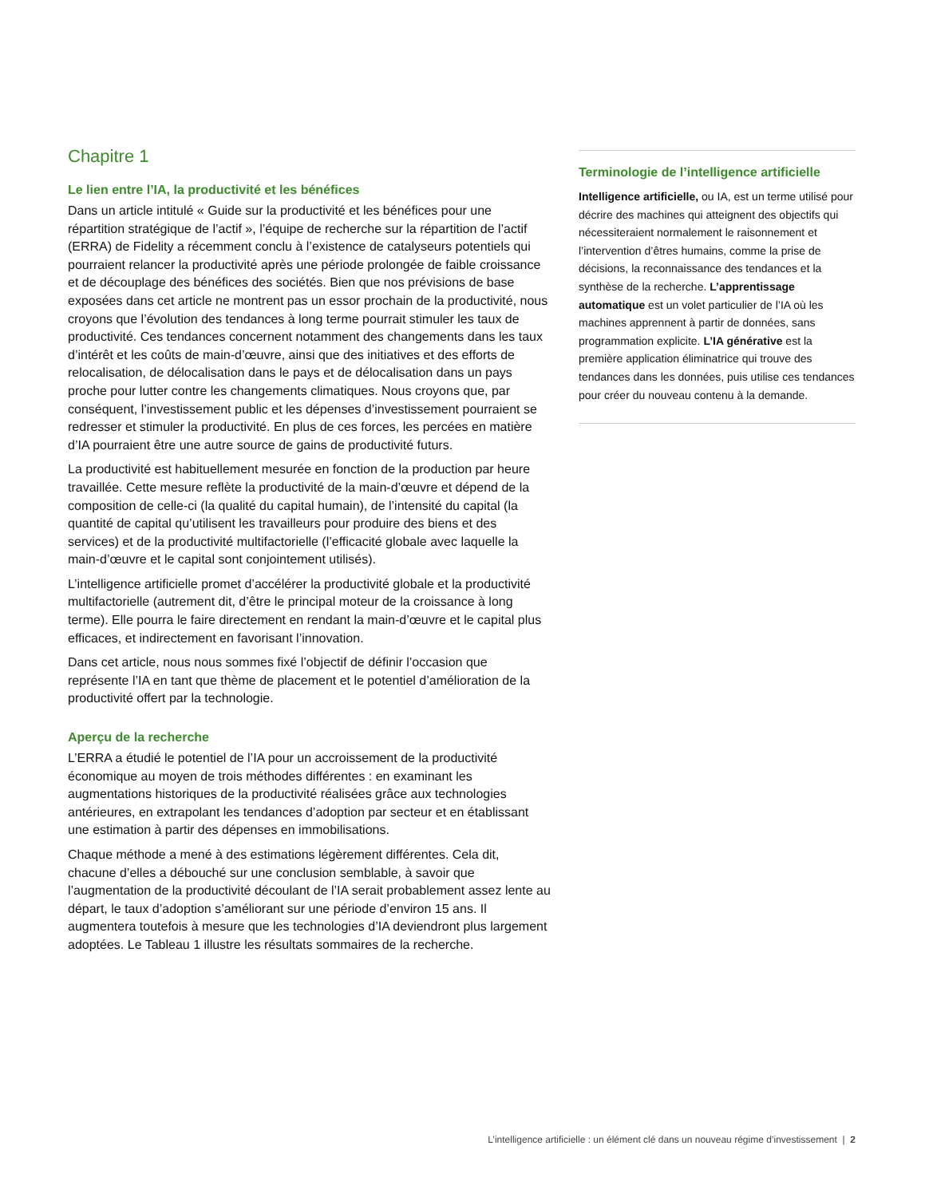Chapitre 1
Le lien entre l’IA, la productivité et les bénéfices
Dans un article intitulé « Guide sur la productivité et les bénéfices pour une répartition stratégique de l’actif », l’équipe de recherche sur la répartition de l’actif (ERRA) de Fidelity a récemment conclu à l’existence de catalyseurs potentiels qui pourraient relancer la productivité après une période prolongée de faible croissance et de découplage des bénéfices des sociétés. Bien que nos prévisions de base exposées dans cet article ne montrent pas un essor prochain de la productivité, nous croyons que l’évolution des tendances à long terme pourrait stimuler les taux de productivité. Ces tendances concernent notamment des changements dans les taux d’intérêt et les coûts de main-d’œuvre, ainsi que des initiatives et des efforts de relocalisation, de délocalisation dans le pays et de délocalisation dans un pays proche pour lutter contre les changements climatiques. Nous croyons que, par conséquent, l’investissement public et les dépenses d’investissement pourraient se redresser et stimuler la productivité. En plus de ces forces, les percées en matière d’IA pourraient être une autre source de gains de productivité futurs.
La productivité est habituellement mesurée en fonction de la production par heure travaillée. Cette mesure reflète la productivité de la main-d’œuvre et dépend de la composition de celle-ci (la qualité du capital humain), de l’intensité du capital (la quantité de capital qu’utilisent les travailleurs pour produire des biens et des services) et de la productivité multifactorielle (l’efficacité globale avec laquelle la main-d’œuvre et le capital sont conjointement utilisés).
L’intelligence artificielle promet d’accélérer la productivité globale et la productivité multifactorielle (autrement dit, d’être le principal moteur de la croissance à long terme). Elle pourra le faire directement en rendant la main-d’œuvre et le capital plus efficaces, et indirectement en favorisant l’innovation.
Dans cet article, nous nous sommes fixé l’objectif de définir l’occasion que représente l’IA en tant que thème de placement et le potentiel d’amélioration de la productivité offert par la technologie.
Aperçu de la recherche
L’ERRA a étudié le potentiel de l’IA pour un accroissement de la productivité économique au moyen de trois méthodes différentes : en examinant les augmentations historiques de la productivité réalisées grâce aux technologies antérieures, en extrapolant les tendances d’adoption par secteur et en établissant une estimation à partir des dépenses en immobilisations.
Chaque méthode a mené à des estimations légèrement différentes. Cela dit, chacune d’elles a débouché sur une conclusion semblable, à savoir que l’augmentation de la productivité découlant de l’IA serait probablement assez lente au départ, le taux d’adoption s’améliorant sur une période d’environ 15 ans. Il augmentera toutefois à mesure que les technologies d’IA deviendront plus largement adoptées. Le Tableau 1 illustre les résultats sommaires de la recherche.
Terminologie de l’intelligence artificielle
Intelligence artificielle, ou IA, est un terme utilisé pour décrire des machines qui atteignent des objectifs qui nécessiteraient normalement le raisonnement et l’intervention d’êtres humains, comme la prise de décisions, la reconnaissance des tendances et la synthèse de la recherche. L’apprentissage automatique est un volet particulier de l’IA où les machines apprennent à partir de données, sans programmation explicite. L’IA générative est la première application éliminatrice qui trouve des tendances dans les données, puis utilise ces tendances pour créer du nouveau contenu à la demande.
L’intelligence artificielle : un élément clé dans un nouveau régime d’investissement | 2